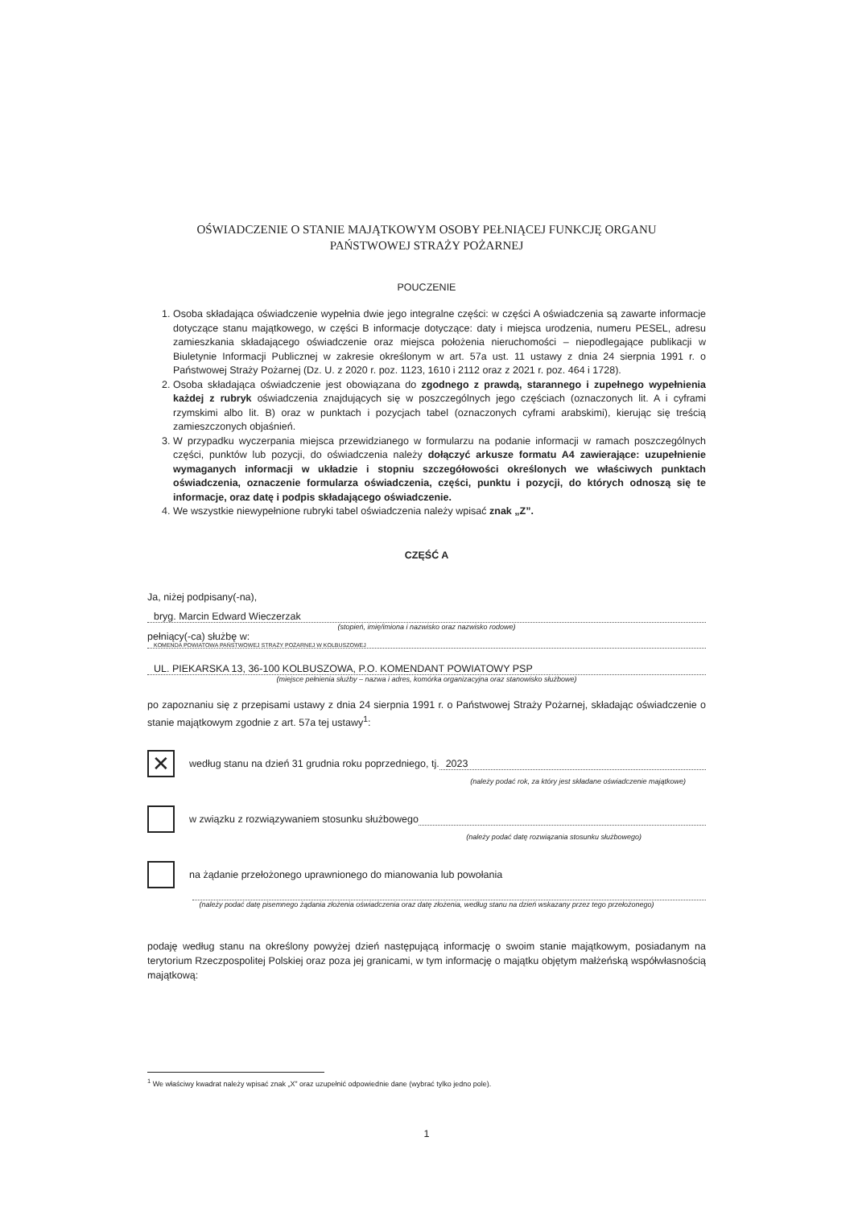OŚWIADCZENIE O STANIE MAJĄTKOWYM OSOBY PEŁNIĄCEJ FUNKCJĘ ORGANU PAŃSTWOWEJ STRAŻY POŻARNEJ
POUCZENIE
1. Osoba składająca oświadczenie wypełnia dwie jego integralne części: w części A oświadczenia są zawarte informacje dotyczące stanu majątkowego, w części B informacje dotyczące: daty i miejsca urodzenia, numeru PESEL, adresu zamieszkania składającego oświadczenie oraz miejsca położenia nieruchomości – niepodlegające publikacji w Biuletynie Informacji Publicznej w zakresie określonym w art. 57a ust. 11 ustawy z dnia 24 sierpnia 1991 r. o Państwowej Straży Pożarnej (Dz. U. z 2020 r. poz. 1123, 1610 i 2112 oraz z 2021 r. poz. 464 i 1728).
2. Osoba składająca oświadczenie jest obowiązana do zgodnego z prawdą, starannego i zupełnego wypełnienia każdej z rubryk oświadczenia znajdujących się w poszczególnych jego częściach (oznaczonych lit. A i cyframi rzymskimi albo lit. B) oraz w punktach i pozycjach tabel (oznaczonych cyframi arabskimi), kierując się treścią zamieszczonych objaśnień.
3. W przypadku wyczerpania miejsca przewidzianego w formularzu na podanie informacji w ramach poszczególnych części, punktów lub pozycji, do oświadczenia należy dołączyć arkusze formatu A4 zawierające: uzupełnienie wymaganych informacji w układzie i stopniu szczegółowości określonych we właściwych punktach oświadczenia, oznaczenie formularza oświadczenia, części, punktu i pozycji, do których odnoszą się te informacje, oraz datę i podpis składającego oświadczenie.
4. We wszystkie niewypełnione rubryki tabel oświadczenia należy wpisać znak „Z”.
CZĘŚĆ A
Ja, niżej podpisany(-na),
bryg. Marcin Edward Wieczerzak
(stopień, imię/imiona i nazwisko oraz nazwisko rodowe)
pełniący(-ca) służbę w:
KOMENDA POWIATOWA PAŃSTWOWEJ STRAŻY POŻARNEJ W KOLBUSZOWEJ
UL. PIEKARSKA 13, 36-100 KOLBUSZOWA, P.O. KOMENDANT POWIATOWY PSP
(miejsce pełnienia służby – nazwa i adres, komórka organizacyjna oraz stanowisko służbowe)
po zapoznaniu się z przepisami ustawy z dnia 24 sierpnia 1991 r. o Państwowej Straży Pożarnej, składając oświadczenie o stanie majątkowym zgodnie z art. 57a tej ustawy<sup>1</sup>:
✕ według stanu na dzień 31 grudnia roku poprzedniego, tj. 2023
(należy podać rok, za który jest składane oświadczenie majątkowe)
w związku z rozwiązywaniem stosunku służbowego
(należy podać datę rozwiązania stosunku służbowego)
na żądanie przełożonego uprawnionego do mianowania lub powołania
(należy podać datę pisemnego żądania złożenia oświadczenia oraz datę złożenia, według stanu na dzień wskazany przez tego przełożonego)
podaję według stanu na określony powyżej dzień następującą informację o swoim stanie majątkowym, posiadanym na terytorium Rzeczpospolitej Polskiej oraz poza jej granicami, w tym informację o majątku objętym małżeńską współwłasnością majątkową:
<sup>1</sup> We właściwy kwadrat należy wpisać znak „X” oraz uzupełnić odpowiednie dane (wybrać tylko jedno pole).
1